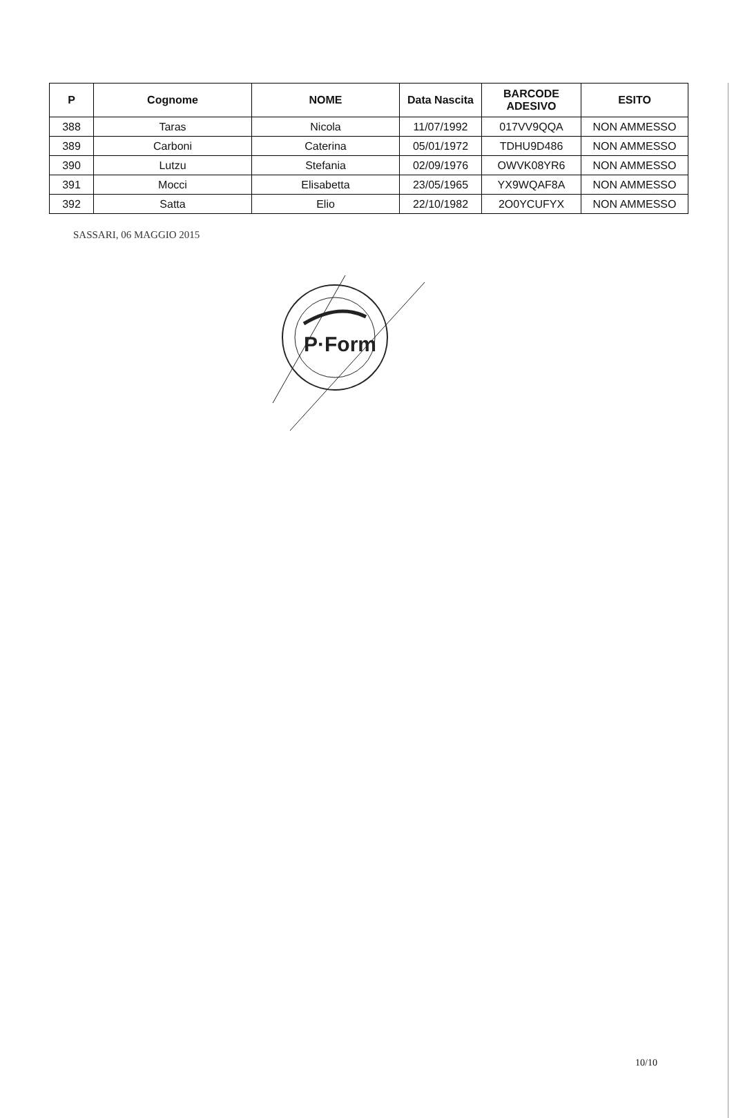| P | Cognome | NOME | Data Nascita | BARCODE ADESIVO | ESITO |
| --- | --- | --- | --- | --- | --- |
| 388 | Taras | Nicola | 11/07/1992 | 017VV9QQA | NON AMMESSO |
| 389 | Carboni | Caterina | 05/01/1972 | TDHU9D486 | NON AMMESSO |
| 390 | Lutzu | Stefania | 02/09/1976 | OWVK08YR6 | NON AMMESSO |
| 391 | Mocci | Elisabetta | 23/05/1965 | YX9WQAF8A | NON AMMESSO |
| 392 | Satta | Elio | 22/10/1982 | 2O0YCUFYX | NON AMMESSO |
SASSARI, 06 MAGGIO 2015
P·Form
10/10